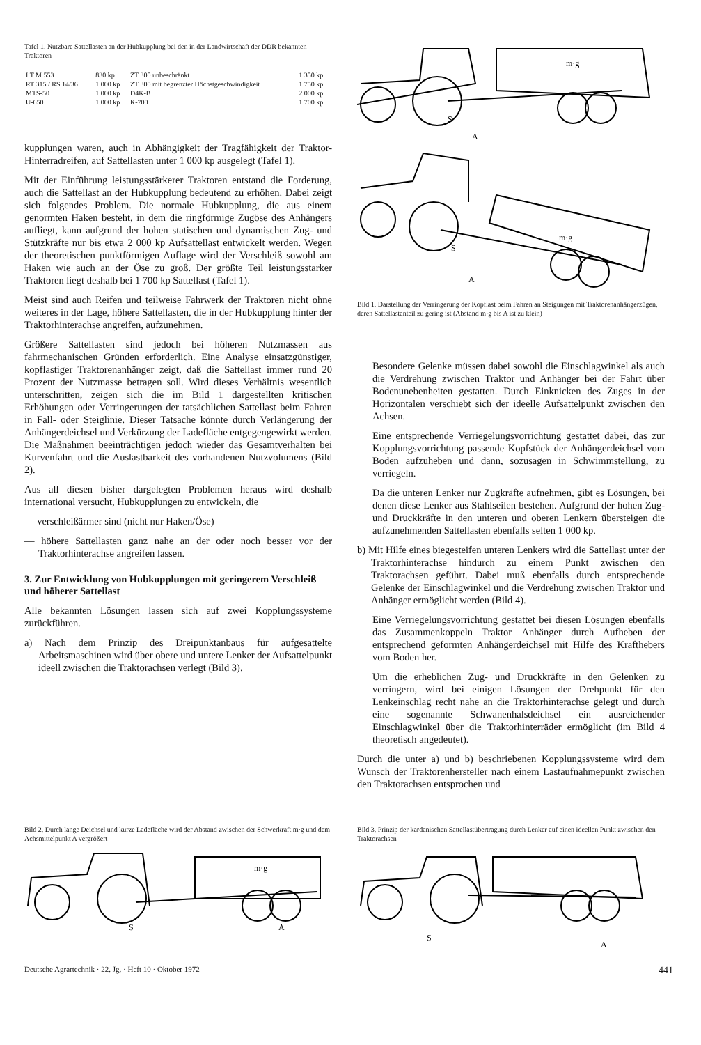Tafel 1. Nutzbare Sattellasten an der Hubkupplung bei den in der Landwirtschaft der DDR bekannten Traktoren
| I T M 553 | 830 kp | ZT 300 unbeschränkt | 1 350 kp |
| RT 315 / RS 14/36 | 1 000 kp | ZT 300 mit begrenzter Höchstgeschwindigkeit | 1 750 kp |
| MTS-50 | 1 000 kp | D4K-B | 2 000 kp |
| U-650 | 1 000 kp | K-700 | 1 700 kp |
kupplungen waren, auch in Abhängigkeit der Tragfähigkeit der Traktor-Hinterradreifen, auf Sattellasten unter 1 000 kp ausgelegt (Tafel 1).
Mit der Einführung leistungsstärkerer Traktoren entstand die Forderung, auch die Sattellast an der Hubkupplung bedeutend zu erhöhen. Dabei zeigt sich folgendes Problem. Die normale Hubkupplung, die aus einem genormten Haken besteht, in dem die ringförmige Zugöse des Anhängers aufliegt, kann aufgrund der hohen statischen und dynamischen Zug- und Stützkräfte nur bis etwa 2 000 kp Aufsattellast entwickelt werden. Wegen der theoretischen punktförmigen Auflage wird der Verschleiß sowohl am Haken wie auch an der Öse zu groß. Der größte Teil leistungsstarker Traktoren liegt deshalb bei 1 700 kp Sattellast (Tafel 1).
Meist sind auch Reifen und teilweise Fahrwerk der Traktoren nicht ohne weiteres in der Lage, höhere Sattellasten, die in der Hubkupplung hinter der Traktorhinterachse angreifen, aufzunehmen.
Größere Sattellasten sind jedoch bei höheren Nutzmassen aus fahrmechanischen Gründen erforderlich. Eine Analyse einsatzgünstiger, kopflastiger Traktorenanhänger zeigt, daß die Sattellast immer rund 20 Prozent der Nutzmasse betragen soll. Wird dieses Verhältnis wesentlich unterschritten, zeigen sich die im Bild 1 dargestellten kritischen Erhöhungen oder Verringerungen der tatsächlichen Sattellast beim Fahren in Fall- oder Steiglinie. Dieser Tatsache könnte durch Verlängerung der Anhängerdeichsel und Verkürzung der Ladefläche entgegengewirkt werden. Die Maßnahmen beeinträchtigen jedoch wieder das Gesamtverhalten bei Kurvenfahrt und die Auslastbarkeit des vorhandenen Nutzvolumens (Bild 2).
Aus all diesen bisher dargelegten Problemen heraus wird deshalb international versucht, Hubkupplungen zu entwickeln, die
— verschleißärmer sind (nicht nur Haken/Öse)
— höhere Sattellasten ganz nahe an der oder noch besser vor der Traktorhinterachse angreifen lassen.
3. Zur Entwicklung von Hubkupplungen mit geringerem Verschleiß und höherer Sattellast
Alle bekannten Lösungen lassen sich auf zwei Kopplungssysteme zurückführen.
a) Nach dem Prinzip des Dreipunktanbaus für aufgesattelte Arbeitsmaschinen wird über obere und untere Lenker der Aufsattelpunkt ideell zwischen die Traktorachsen verlegt (Bild 3).
m·g
m·g
S
A
S
A
Bild 1. Darstellung der Verringerung der Kopflast beim Fahren an Steigungen mit Traktorenanhängerzügen, deren Sattellastanteil zu gering ist (Abstand m·g bis A ist zu klein)
Besondere Gelenke müssen dabei sowohl die Einschlagwinkel als auch die Verdrehung zwischen Traktor und Anhänger bei der Fahrt über Bodenunebenheiten gestatten. Durch Einknicken des Zuges in der Horizontalen verschiebt sich der ideelle Aufsattelpunkt zwischen den Achsen.
Eine entsprechende Verriegelungsvorrichtung gestattet dabei, das zur Kopplungsvorrichtung passende Kopfstück der Anhängerdeichsel vom Boden aufzuheben und dann, sozusagen in Schwimmstellung, zu verriegeln.
Da die unteren Lenker nur Zugkräfte aufnehmen, gibt es Lösungen, bei denen diese Lenker aus Stahlseilen bestehen. Aufgrund der hohen Zug- und Druckkräfte in den unteren und oberen Lenkern übersteigen die aufzunehmenden Sattellasten ebenfalls selten 1 000 kp.
b) Mit Hilfe eines biegesteifen unteren Lenkers wird die Sattellast unter der Traktorhinterachse hindurch zu einem Punkt zwischen den Traktorachsen geführt. Dabei muß ebenfalls durch entsprechende Gelenke der Einschlagwinkel und die Verdrehung zwischen Traktor und Anhänger ermöglicht werden (Bild 4).
Eine Verriegelungsvorrichtung gestattet bei diesen Lösungen ebenfalls das Zusammenkoppeln Traktor—Anhänger durch Aufheben der entsprechend geformten Anhängerdeichsel mit Hilfe des Krafthebers vom Boden her.
Um die erheblichen Zug- und Druckkräfte in den Gelenken zu verringern, wird bei einigen Lösungen der Drehpunkt für den Lenkeinschlag recht nahe an die Traktorhinterachse gelegt und durch eine sogenannte Schwanenhalsdeichsel ein ausreichender Einschlagwinkel über die Traktorhinterräder ermöglicht (im Bild 4 theoretisch angedeutet).
Durch die unter a) und b) beschriebenen Kopplungssysteme wird dem Wunsch der Traktorenhersteller nach einem Lastaufnahmepunkt zwischen den Traktorachsen entsprochen und
Bild 2. Durch lange Deichsel und kurze Ladefläche wird der Abstand zwischen der Schwerkraft m·g und dem Achsmittelpunkt A vergrößert
m·g
S
A
Bild 3. Prinzip der kardanischen Sattellastübertragung durch Lenker auf einen ideellen Punkt zwischen den Traktorachsen
S
A
Deutsche Agrartechnik · 22. Jg. · Heft 10 · Oktober 1972 441